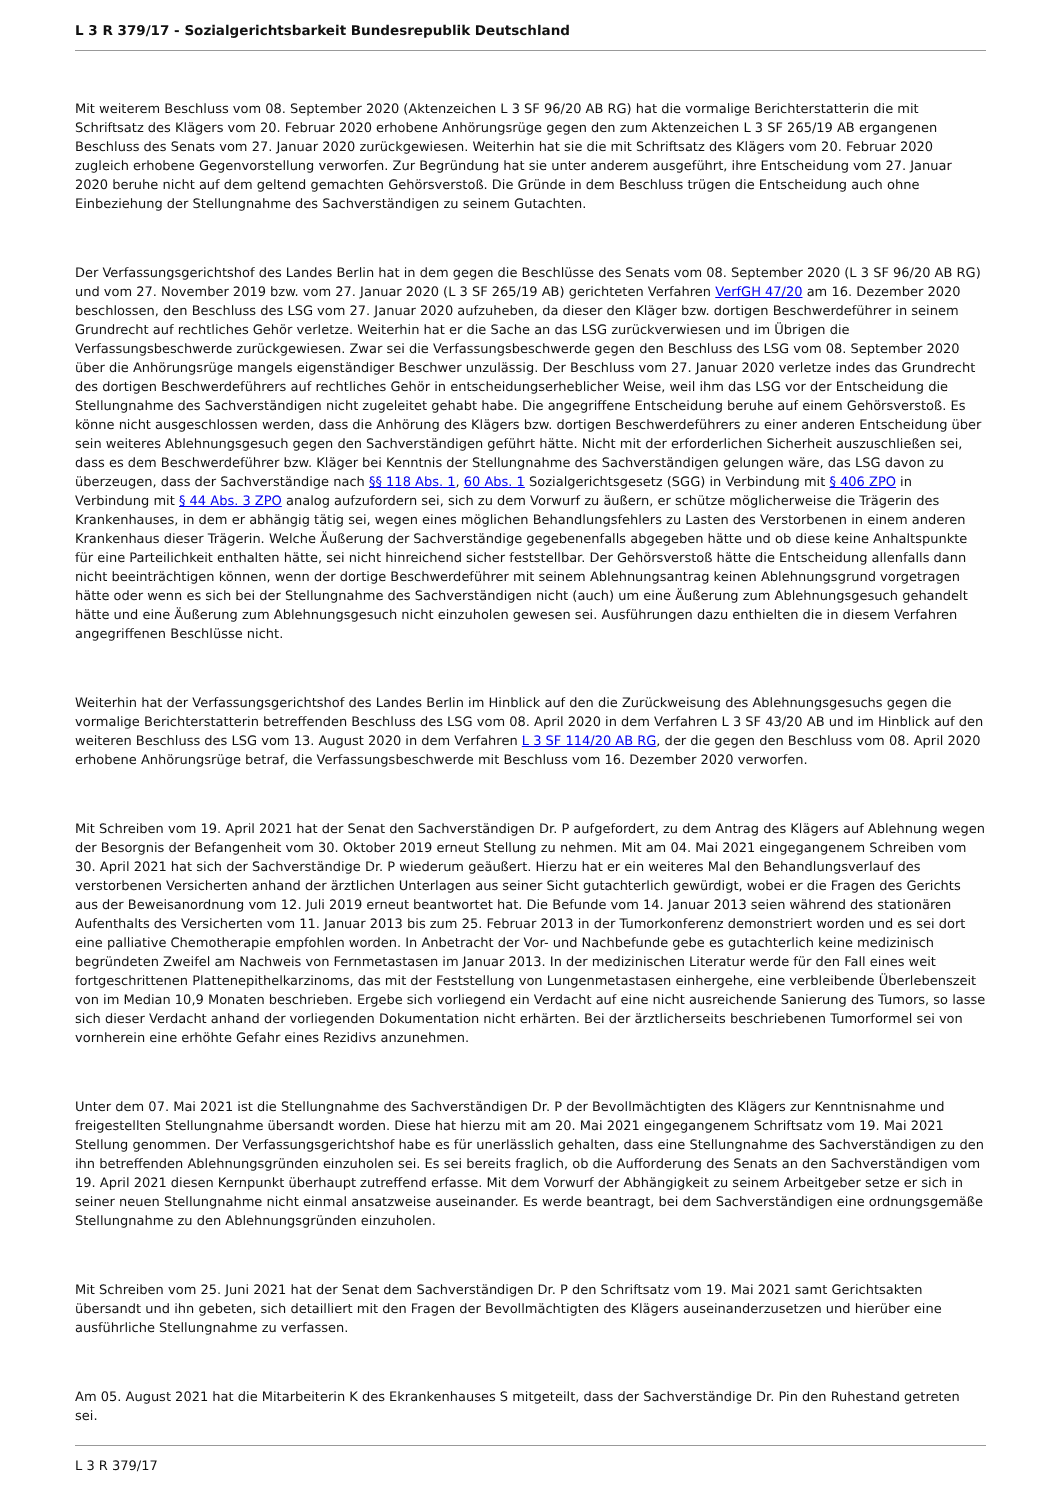L 3 R 379/17 - Sozialgerichtsbarkeit Bundesrepublik Deutschland
Mit weiterem Beschluss vom 08. September 2020 (Aktenzeichen L 3 SF 96/20 AB RG) hat die vormalige Berichterstatterin die mit Schriftsatz des Klägers vom 20. Februar 2020 erhobene Anhörungsrüge gegen den zum Aktenzeichen L 3 SF 265/19 AB ergangenen Beschluss des Senats vom 27. Januar 2020 zurückgewiesen. Weiterhin hat sie die mit Schriftsatz des Klägers vom 20. Februar 2020 zugleich erhobene Gegenvorstellung verworfen. Zur Begründung hat sie unter anderem ausgeführt, ihre Entscheidung vom 27. Januar 2020 beruhe nicht auf dem geltend gemachten Gehörsverstoß. Die Gründe in dem Beschluss trügen die Entscheidung auch ohne Einbeziehung der Stellungnahme des Sachverständigen zu seinem Gutachten.
Der Verfassungsgerichtshof des Landes Berlin hat in dem gegen die Beschlüsse des Senats vom 08. September 2020 (L 3 SF 96/20 AB RG) und vom 27. November 2019 bzw. vom 27. Januar 2020 (L 3 SF 265/19 AB) gerichteten Verfahren VerfGH 47/20 am 16. Dezember 2020 beschlossen, den Beschluss des LSG vom 27. Januar 2020 aufzuheben, da dieser den Kläger bzw. dortigen Beschwerdeführer in seinem Grundrecht auf rechtliches Gehör verletze. Weiterhin hat er die Sache an das LSG zurückverwiesen und im Übrigen die Verfassungsbeschwerde zurückgewiesen. Zwar sei die Verfassungsbeschwerde gegen den Beschluss des LSG vom 08. September 2020 über die Anhörungsrüge mangels eigenständiger Beschwer unzulässig. Der Beschluss vom 27. Januar 2020 verletze indes das Grundrecht des dortigen Beschwerdeführers auf rechtliches Gehör in entscheidungserheblicher Weise, weil ihm das LSG vor der Entscheidung die Stellungnahme des Sachverständigen nicht zugeleitet gehabt habe. Die angegriffene Entscheidung beruhe auf einem Gehörsverstoß. Es könne nicht ausgeschlossen werden, dass die Anhörung des Klägers bzw. dortigen Beschwerdeführers zu einer anderen Entscheidung über sein weiteres Ablehnungsgesuch gegen den Sachverständigen geführt hätte. Nicht mit der erforderlichen Sicherheit auszuschließen sei, dass es dem Beschwerdeführer bzw. Kläger bei Kenntnis der Stellungnahme des Sachverständigen gelungen wäre, das LSG davon zu überzeugen, dass der Sachverständige nach §§ 118 Abs. 1, 60 Abs. 1 Sozialgerichtsgesetz (SGG) in Verbindung mit § 406 ZPO in Verbindung mit § 44 Abs. 3 ZPO analog aufzufordern sei, sich zu dem Vorwurf zu äußern, er schütze möglicherweise die Trägerin des Krankenhauses, in dem er abhängig tätig sei, wegen eines möglichen Behandlungsfehlers zu Lasten des Verstorbenen in einem anderen Krankenhaus dieser Trägerin. Welche Äußerung der Sachverständige gegebenenfalls abgegeben hätte und ob diese keine Anhaltspunkte für eine Parteilichkeit enthalten hätte, sei nicht hinreichend sicher feststellbar. Der Gehörsverstoß hätte die Entscheidung allenfalls dann nicht beeinträchtigen können, wenn der dortige Beschwerdeführer mit seinem Ablehnungsantrag keinen Ablehnungsgrund vorgetragen hätte oder wenn es sich bei der Stellungnahme des Sachverständigen nicht (auch) um eine Äußerung zum Ablehnungsgesuch gehandelt hätte und eine Äußerung zum Ablehnungsgesuch nicht einzuholen gewesen sei. Ausführungen dazu enthielten die in diesem Verfahren angegriffenen Beschlüsse nicht.
Weiterhin hat der Verfassungsgerichtshof des Landes Berlin im Hinblick auf den die Zurückweisung des Ablehnungsgesuchs gegen die vormalige Berichterstatterin betreffenden Beschluss des LSG vom 08. April 2020 in dem Verfahren L 3 SF 43/20 AB und im Hinblick auf den weiteren Beschluss des LSG vom 13. August 2020 in dem Verfahren L 3 SF 114/20 AB RG, der die gegen den Beschluss vom 08. April 2020 erhobene Anhörungsrüge betraf, die Verfassungsbeschwerde mit Beschluss vom 16. Dezember 2020 verworfen.
Mit Schreiben vom 19. April 2021 hat der Senat den Sachverständigen Dr. P aufgefordert, zu dem Antrag des Klägers auf Ablehnung wegen der Besorgnis der Befangenheit vom 30. Oktober 2019 erneut Stellung zu nehmen. Mit am 04. Mai 2021 eingegangenem Schreiben vom 30. April 2021 hat sich der Sachverständige Dr. P wiederum geäußert. Hierzu hat er ein weiteres Mal den Behandlungsverlauf des verstorbenen Versicherten anhand der ärztlichen Unterlagen aus seiner Sicht gutachterlich gewürdigt, wobei er die Fragen des Gerichts aus der Beweisanordnung vom 12. Juli 2019 erneut beantwortet hat. Die Befunde vom 14. Januar 2013 seien während des stationären Aufenthalts des Versicherten vom 11. Januar 2013 bis zum 25. Februar 2013 in der Tumorkonferenz demonstriert worden und es sei dort eine palliative Chemotherapie empfohlen worden. In Anbetracht der Vor- und Nachbefunde gebe es gutachterlich keine medizinisch begründeten Zweifel am Nachweis von Fernmetastasen im Januar 2013. In der medizinischen Literatur werde für den Fall eines weit fortgeschrittenen Plattenepithelkarzinoms, das mit der Feststellung von Lungenmetastasen einhergehe, eine verbleibende Überlebenszeit von im Median 10,9 Monaten beschrieben. Ergebe sich vorliegend ein Verdacht auf eine nicht ausreichende Sanierung des Tumors, so lasse sich dieser Verdacht anhand der vorliegenden Dokumentation nicht erhärten. Bei der ärztlicherseits beschriebenen Tumorformel sei von vornherein eine erhöhte Gefahr eines Rezidivs anzunehmen.
Unter dem 07. Mai 2021 ist die Stellungnahme des Sachverständigen Dr. P der Bevollmächtigten des Klägers zur Kenntnisnahme und freigestellten Stellungnahme übersandt worden. Diese hat hierzu mit am 20. Mai 2021 eingegangenem Schriftsatz vom 19. Mai 2021 Stellung genommen. Der Verfassungsgerichtshof habe es für unerlässlich gehalten, dass eine Stellungnahme des Sachverständigen zu den ihn betreffenden Ablehnungsgründen einzuholen sei. Es sei bereits fraglich, ob die Aufforderung des Senats an den Sachverständigen vom 19. April 2021 diesen Kernpunkt überhaupt zutreffend erfasse. Mit dem Vorwurf der Abhängigkeit zu seinem Arbeitgeber setze er sich in seiner neuen Stellungnahme nicht einmal ansatzweise auseinander. Es werde beantragt, bei dem Sachverständigen eine ordnungsgemäße Stellungnahme zu den Ablehnungsgründen einzuholen.
Mit Schreiben vom 25. Juni 2021 hat der Senat dem Sachverständigen Dr. P den Schriftsatz vom 19. Mai 2021 samt Gerichtsakten übersandt und ihn gebeten, sich detailliert mit den Fragen der Bevollmächtigten des Klägers auseinanderzusetzen und hierüber eine ausführliche Stellungnahme zu verfassen.
Am 05. August 2021 hat die Mitarbeiterin K des Ekrankenhauses S mitgeteilt, dass der Sachverständige Dr. Pin den Ruhestand getreten sei.
L 3 R 379/17